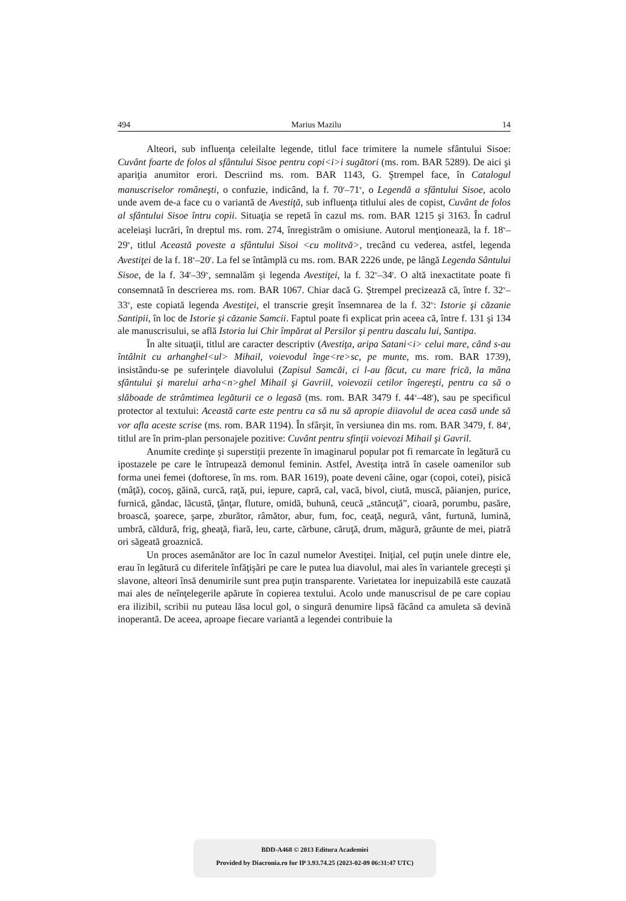494 Marius Mazilu 14
Alteori, sub influenţa celeilalte legende, titlul face trimitere la numele sfântului Sisoe: Cuvânt foarte de folos al sfântului Sisoe pentru copi<i>i sugători (ms. rom. BAR 5289). De aici şi apariţia anumitor erori. Descriind ms. rom. BAR 1143, G. Ştrempel face, în Catalogul manuscriselor româneşti, o confuzie, indicând, la f. 70<sup>r</sup>–71<sup>v</sup>, o Legendă a sfântului Sisoe, acolo unde avem de-a face cu o variantă de Avestiţă, sub influenţa titlului ales de copist, Cuvânt de folos al sfântului Sisoe întru copii. Situaţia se repetă în cazul ms. rom. BAR 1215 şi 3163. În cadrul aceleiaşi lucrări, în dreptul ms. rom. 274, înregistrăm o omisiune. Autorul menţionează, la f. 18<sup>v</sup>–29<sup>v</sup>, titlul Această poveste a sfântului Sisoi <cu molitvă>, trecând cu vederea, astfel, legenda Avestiţei de la f. 18<sup>v</sup>–20<sup>r</sup>. La fel se întâmplă cu ms. rom. BAR 2226 unde, pe lângă Legenda Sântului Sisoe, de la f. 34<sup>r</sup>–39<sup>v</sup>, semnalăm şi legenda Avestiţei, la f. 32<sup>v</sup>–34<sup>r</sup>. O altă inexactitate poate fi consemnată în descrierea ms. rom. BAR 1067. Chiar dacă G. Ştrempel precizează că, între f. 32<sup>v</sup>–33<sup>v</sup>, este copiată legenda Avestiţei, el transcrie greşit însemnarea de la f. 32<sup>v</sup>: Istorie şi căzanie Santipii, în loc de Istorie şi căzanie Samcii. Faptul poate fi explicat prin aceea că, între f. 131 şi 134 ale manuscrisului, se află Istoria lui Chir împărat al Persilor şi pentru dascalu lui, Santipa.
În alte situaţii, titlul are caracter descriptiv (Avestiţa, aripa Satani<i> celui mare, când s-au întâlnit cu arhanghel<ul> Mihail, voievodul înge<re>sc, pe munte, ms. rom. BAR 1739), insistându-se pe suferinţele diavolului (Zapisul Samcăi, ci l-au făcut, cu mare frică, la mâna sfântului şi marelui arha<n>ghel Mihail şi Gavriil, voievozii cetilor îngereşti, pentru ca să o slăboade de strâmtimea legăturii ce o legasă (ms. rom. BAR 3479 f. 44<sup>v</sup>–48<sup>r</sup>), sau pe specificul protector al textului: Această carte este pentru ca să nu să apropie diiavolul de acea casă unde să vor afla aceste scrise (ms. rom. BAR 1194). În sfârşit, în versiunea din ms. rom. BAR 3479, f. 84<sup>r</sup>, titlul are în prim-plan personajele pozitive: Cuvânt pentru sfinţii voievozi Mihail şi Gavril.
Anumite credinţe şi superstiţii prezente în imaginarul popular pot fi remarcate în legătură cu ipostazele pe care le întrupează demonul feminin. Astfel, Avestiţa intră în casele oamenilor sub forma unei femei (doftorese, în ms. rom. BAR 1619), poate deveni câine, ogar (copoi, cotei), pisică (mâţă), cocoş, găină, curcă, raţă, pui, iepure, capră, cal, vacă, bivol, ciută, muscă, păianjen, purice, furnică, gândac, lăcustă, ţânţar, fluture, omidă, buhună, ceucă „stăncuţă”, cioară, porumbu, pasăre, broască, şoarece, şarpe, zburător, râmător, abur, fum, foc, ceaţă, negură, vânt, furtună, lumină, umbră, căldură, frig, gheaţă, fiară, leu, carte, cărbune, căruţă, drum, măgură, grăunte de mei, piatră ori săgeată groaznică.
Un proces asemănător are loc în cazul numelor Avestiţei. Iniţial, cel puţin unele dintre ele, erau în legătură cu diferitele înfăţişări pe care le putea lua diavolul, mai ales în variantele greceşti şi slavone, alteori însă denumirile sunt prea puţin transparente. Varietatea lor inepuizabilă este cauzată mai ales de neînţelegerile apărute în copierea textului. Acolo unde manuscrisul de pe care copiau era ilizibil, scribii nu puteau lăsa locul gol, o singură denumire lipsă făcând ca amuleta să devină inoperantă. De aceea, aproape fiecare variantă a legendei contribuie la
BDD-A468 © 2013 Editura Academiei
Provided by Diacronia.ro for IP 3.93.74.25 (2023-02-09 06:31:47 UTC)